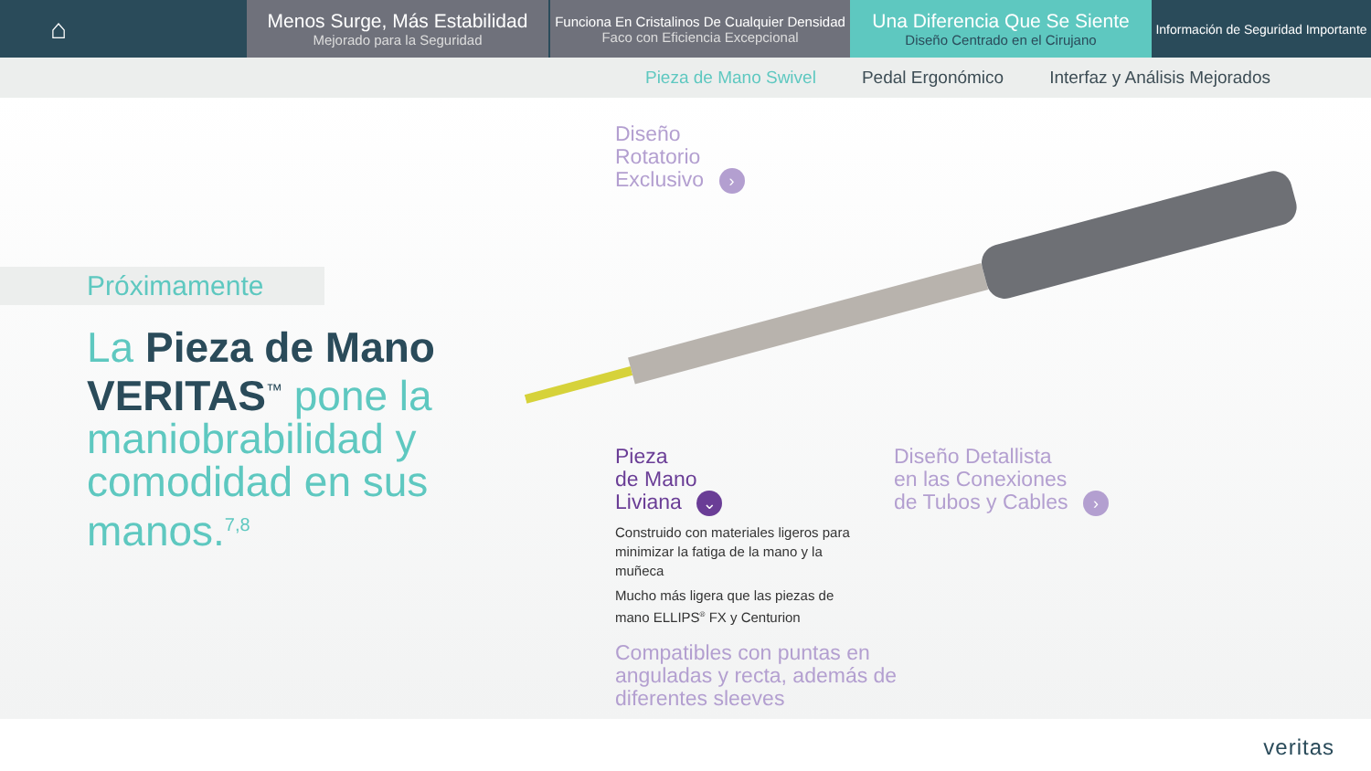⌂
Menos Surge, Más Estabilidad
Mejorado para la Seguridad
Funciona En Cristalinos De Cualquier Densidad
Faco con Eficiencia Excepcional
Una Diferencia Que Se Siente
Diseño Centrado en el Cirujano
Información de Seguridad Importante
Pieza de Mano Swivel Pedal Ergonómico Interfaz y Análisis Mejorados
Próximamente
La Pieza de Mano VERITAS<sup>™</sup> pone la maniobrabilidad y comodidad en sus manos.<sup>7,8</sup>
Diseño
Rotatorio
Exclusivo ›
Pieza
de Mano
Liviana ⌄
Diseño Detallista
en las Conexiones
de Tubos y Cables ›
Construido con materiales ligeros para minimizar la fatiga de la mano y la muñeca
Mucho más ligera que las piezas de mano ELLIPS<sup>®</sup> FX y Centurion
Compatibles con puntas en anguladas y recta, además de diferentes sleeves
veritas